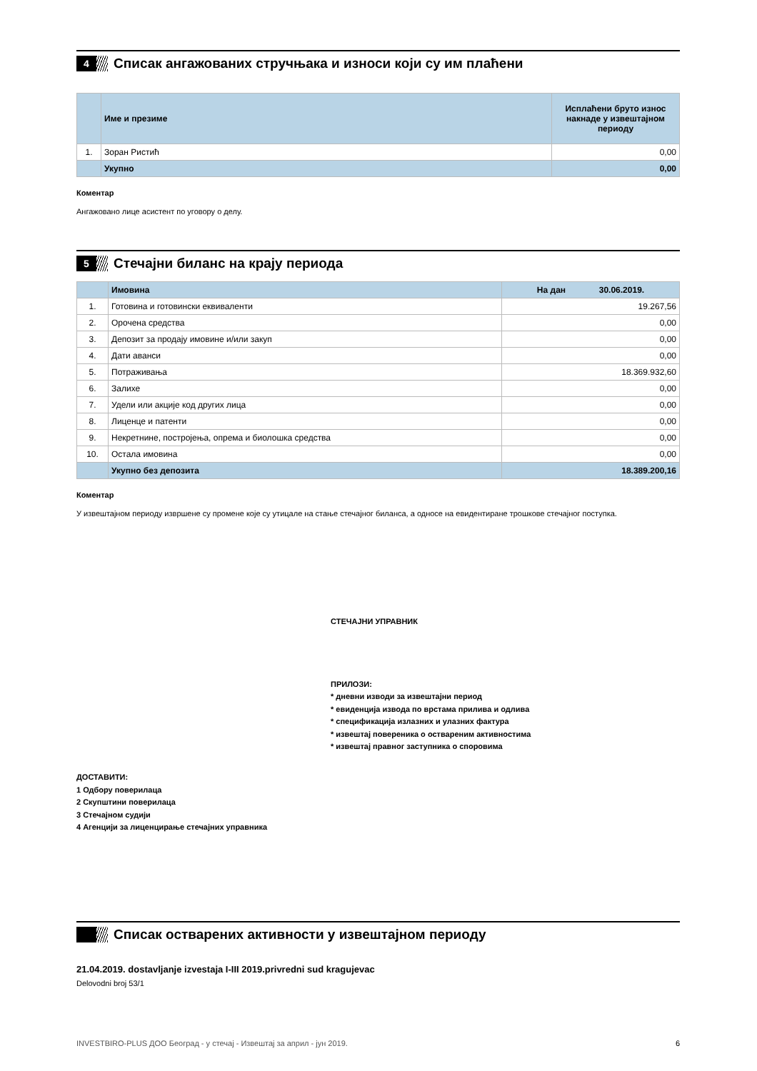4
Списак ангажованих стручњака и износи који су им плаћени
| | Име и презиме | Исплаћени бруто износ накнаде у извештајном периоду |
| --- | --- | --- |
| 1. | Зоран Ристић | 0,00 |
| | Укупно | 0,00 |
Коментар
Ангажовано лице асистент по уговору о делу.
5
Стечајни биланс на крају периода
| | Имовина | На дан 30.06.2019. |
| --- | --- | --- |
| 1. | Готовина и готовински еквиваленти | 19.267,56 |
| 2. | Орочена средства | 0,00 |
| 3. | Депозит за продају имовине и/или закуп | 0,00 |
| 4. | Дати аванси | 0,00 |
| 5. | Потраживања | 18.369.932,60 |
| 6. | Залихе | 0,00 |
| 7. | Удели или акције код других лица | 0,00 |
| 8. | Лиценце и патенти | 0,00 |
| 9. | Некретнине, постројења, опрема и биолошка средства | 0,00 |
| 10. | Остала имовина | 0,00 |
| | Укупно без депозита | 18.389.200,16 |
Коментар
У извештајном периоду извршене су промене које су утицале на стање стечајног биланса, а односе на евидентиране трошкове стечајног поступка.
СТЕЧАЈНИ УПРАВНИК
ПРИЛОЗИ:
* дневни изводи за извештајни период
* евиденција извода по врстама прилива и одлива
* спецификација излазних и улазних фактура
* извештај повереника о оствареним активностима
* извештај правног заступника о споровима
ДОСТАВИТИ:
1 Одбору поверилаца
2 Скупштини поверилаца
3 Стечајном судији
4 Агенцији за лиценцирање стечајних управника
Списак остварених активности у извештајном периоду
21.04.2019. dostavljanje izvestaja I-III 2019.privredni sud kragujevac
Delovodni broj 53/1
INVESTBIRO-PLUS ДОО Београд - у стечај - Извештај за април - јун 2019. 6